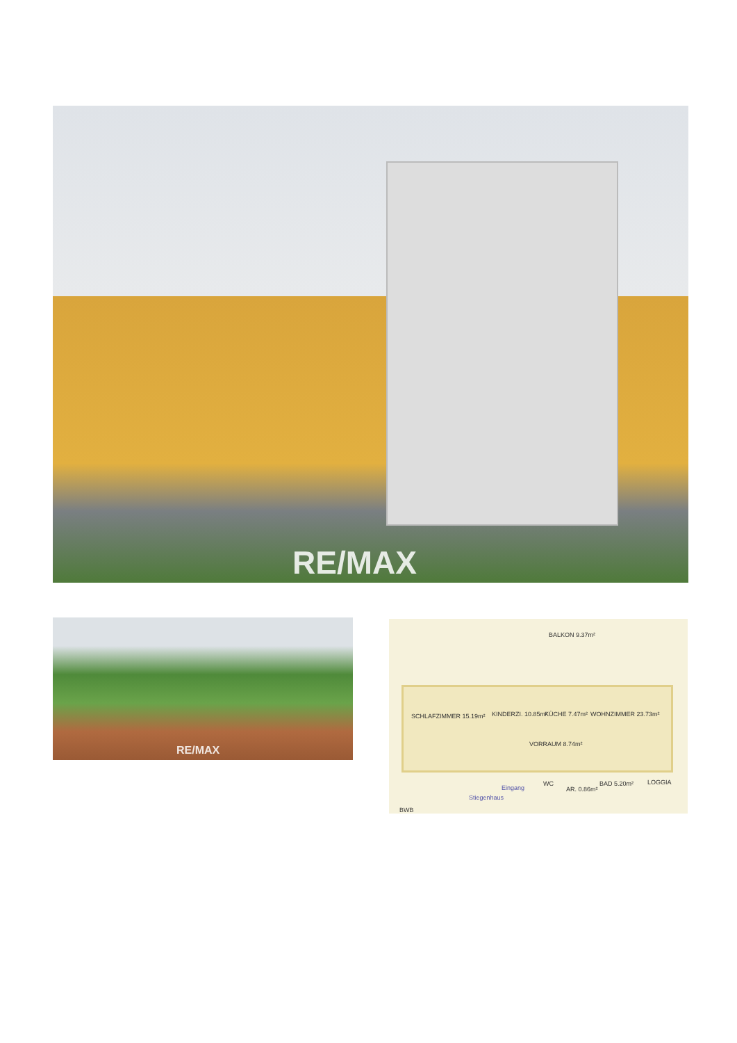RE/MAX
RE/MAX
BALKON 9.37m²
SCHLAFZIMMER 15.19m² KINDERZI. 10.85m² KÜCHE 7.47m² WOHNZIMMER 23.73m²
VORRAUM 8.74m²
WC
AR. 0.86m²
BAD 5.20m² LOGGIA
Eingang
Stiegenhaus
BWB